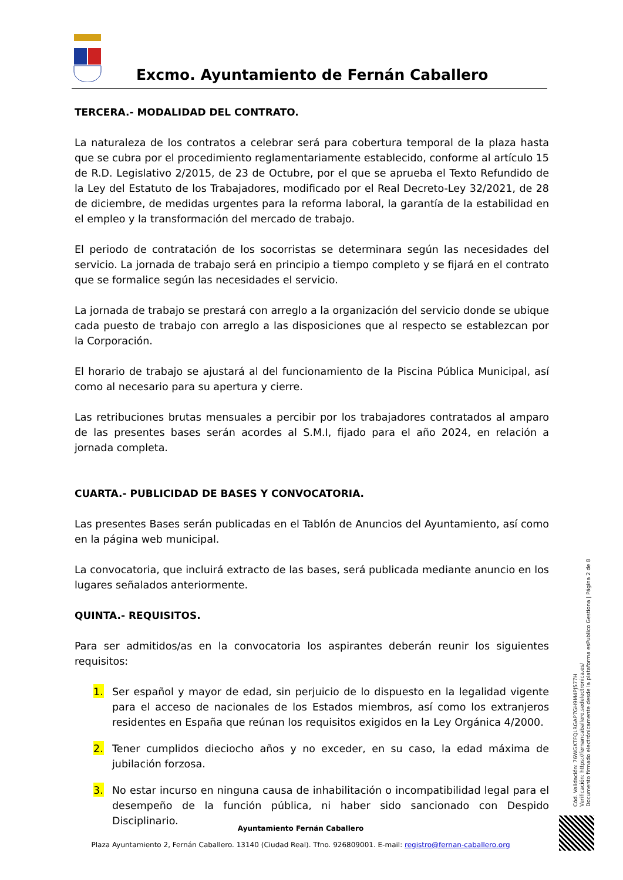Excmo. Ayuntamiento de Fernán Caballero
TERCERA.- MODALIDAD DEL CONTRATO.
La naturaleza de los contratos a celebrar será para cobertura temporal de la plaza hasta que se cubra por el procedimiento reglamentariamente establecido, conforme al artículo 15 de R.D. Legislativo 2/2015, de 23 de Octubre, por el que se aprueba el Texto Refundido de la Ley del Estatuto de los Trabajadores, modificado por el Real Decreto-Ley 32/2021, de 28 de diciembre, de medidas urgentes para la reforma laboral, la garantía de la estabilidad en el empleo y la transformación del mercado de trabajo.
El periodo de contratación de los socorristas se determinara según las necesidades del servicio. La jornada de trabajo será en principio a tiempo completo y se fijará en el contrato que se formalice según las necesidades el servicio.
La jornada de trabajo se prestará con arreglo a la organización del servicio donde se ubique cada puesto de trabajo con arreglo a las disposiciones que al respecto se establezcan por la Corporación.
El horario de trabajo se ajustará al del funcionamiento de la Piscina Pública Municipal, así como al necesario para su apertura y cierre.
Las retribuciones brutas mensuales a percibir por los trabajadores contratados al amparo de las presentes bases serán acordes al S.M.I, fijado para el año 2024, en relación a jornada completa.
CUARTA.- PUBLICIDAD DE BASES Y CONVOCATORIA.
Las presentes Bases serán publicadas en el Tablón de Anuncios del Ayuntamiento, así como en la página web municipal.
La convocatoria, que incluirá extracto de las bases, será publicada mediante anuncio en los lugares señalados anteriormente.
QUINTA.- REQUISITOS.
Para ser admitidos/as en la convocatoria los aspirantes deberán reunir los siguientes requisitos:
1. Ser español y mayor de edad, sin perjuicio de lo dispuesto en la legalidad vigente para el acceso de nacionales de los Estados miembros, así como los extranjeros residentes en España que reúnan los requisitos exigidos en la Ley Orgánica 4/2000.
2. Tener cumplidos dieciocho años y no exceder, en su caso, la edad máxima de jubilación forzosa.
3. No estar incurso en ninguna causa de inhabilitación o incompatibilidad legal para el desempeño de la función pública, ni haber sido sancionado con Despido Disciplinario.
Ayuntamiento Fernán Caballero
Plaza Ayuntamiento 2, Fernán Caballero. 13140 (Ciudad Real). Tfno. 926809001. E-mail: registro@fernan-caballero.org
Cód. Validación: 76WGXTFQLRGAP7GH9M4PJ577H
Verificación: https://fernancaballero.sedelectronica.es/
Documento firmado electrónicamente desde la plataforma esPublico Gestiona | Página 2 de 8